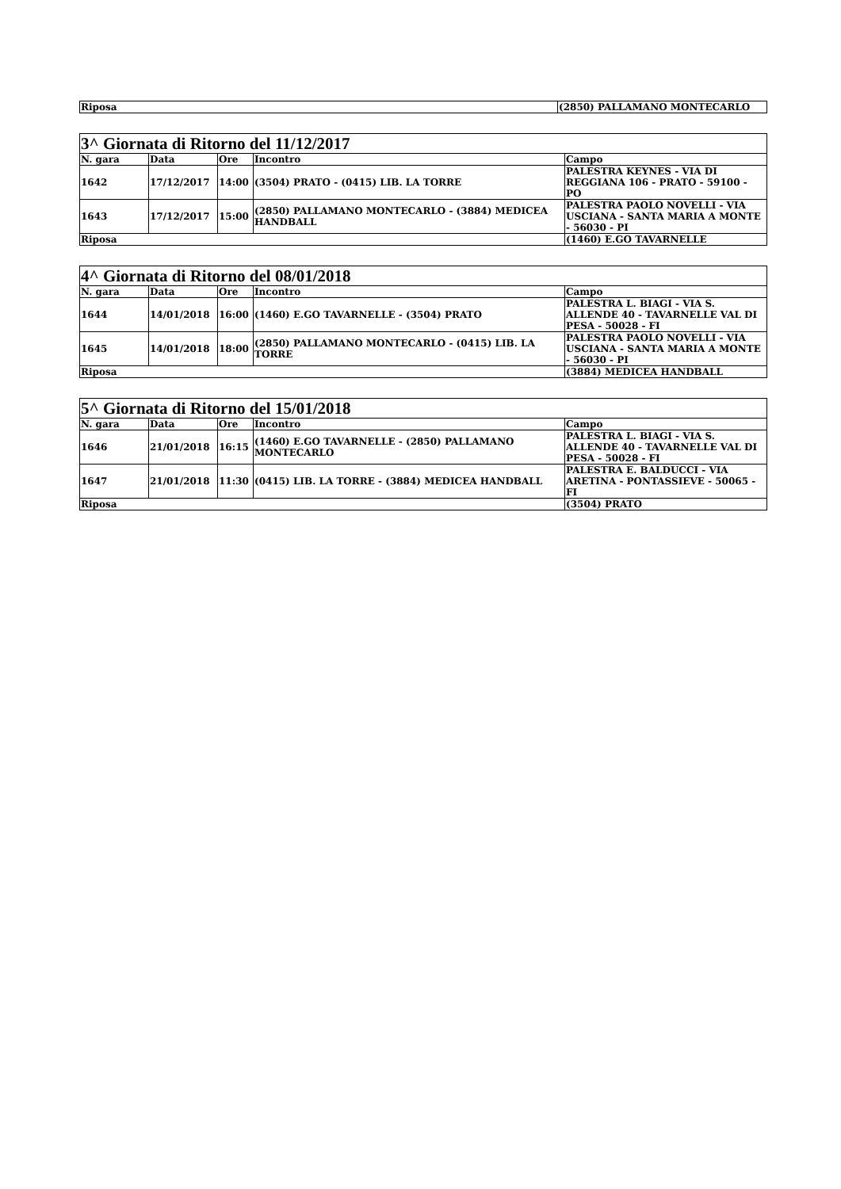| Riposa | (2850) PALLAMANO MONTECARLO |
| 3^ Giornata di Ritorno del 11/12/2017 | | | | |
| --- | --- | --- | --- | --- |
| N. gara | Data | Ore | Incontro | Campo |
| 1642 | 17/12/2017 | 14:00 | (3504) PRATO - (0415) LIB. LA TORRE | PALESTRA KEYNES - VIA DI REGGIANA 106 - PRATO - 59100 - PO |
| 1643 | 17/12/2017 | 15:00 | (2850) PALLAMANO MONTECARLO - (3884) MEDICEA HANDBALL | PALESTRA PAOLO NOVELLI - VIA USCIANA - SANTA MARIA A MONTE - 56030 - PI |
| Riposa | | | | (1460) E.GO TAVARNELLE |
| 4^ Giornata di Ritorno del 08/01/2018 | | | | |
| --- | --- | --- | --- | --- |
| N. gara | Data | Ore | Incontro | Campo |
| 1644 | 14/01/2018 | 16:00 | (1460) E.GO TAVARNELLE - (3504) PRATO | PALESTRA L. BIAGI - VIA S. ALLENDE 40 - TAVARNELLE VAL DI PESA - 50028 - FI |
| 1645 | 14/01/2018 | 18:00 | (2850) PALLAMANO MONTECARLO - (0415) LIB. LA TORRE | PALESTRA PAOLO NOVELLI - VIA USCIANA - SANTA MARIA A MONTE - 56030 - PI |
| Riposa | | | | (3884) MEDICEA HANDBALL |
| 5^ Giornata di Ritorno del 15/01/2018 | | | | |
| --- | --- | --- | --- | --- |
| N. gara | Data | Ore | Incontro | Campo |
| 1646 | 21/01/2018 | 16:15 | (1460) E.GO TAVARNELLE - (2850) PALLAMANO MONTECARLO | PALESTRA L. BIAGI - VIA S. ALLENDE 40 - TAVARNELLE VAL DI PESA - 50028 - FI |
| 1647 | 21/01/2018 | 11:30 | (0415) LIB. LA TORRE - (3884) MEDICEA HANDBALL | PALESTRA E. BALDUCCI - VIA ARETINA - PONTASSIEVE - 50065 - FI |
| Riposa | | | | (3504) PRATO |